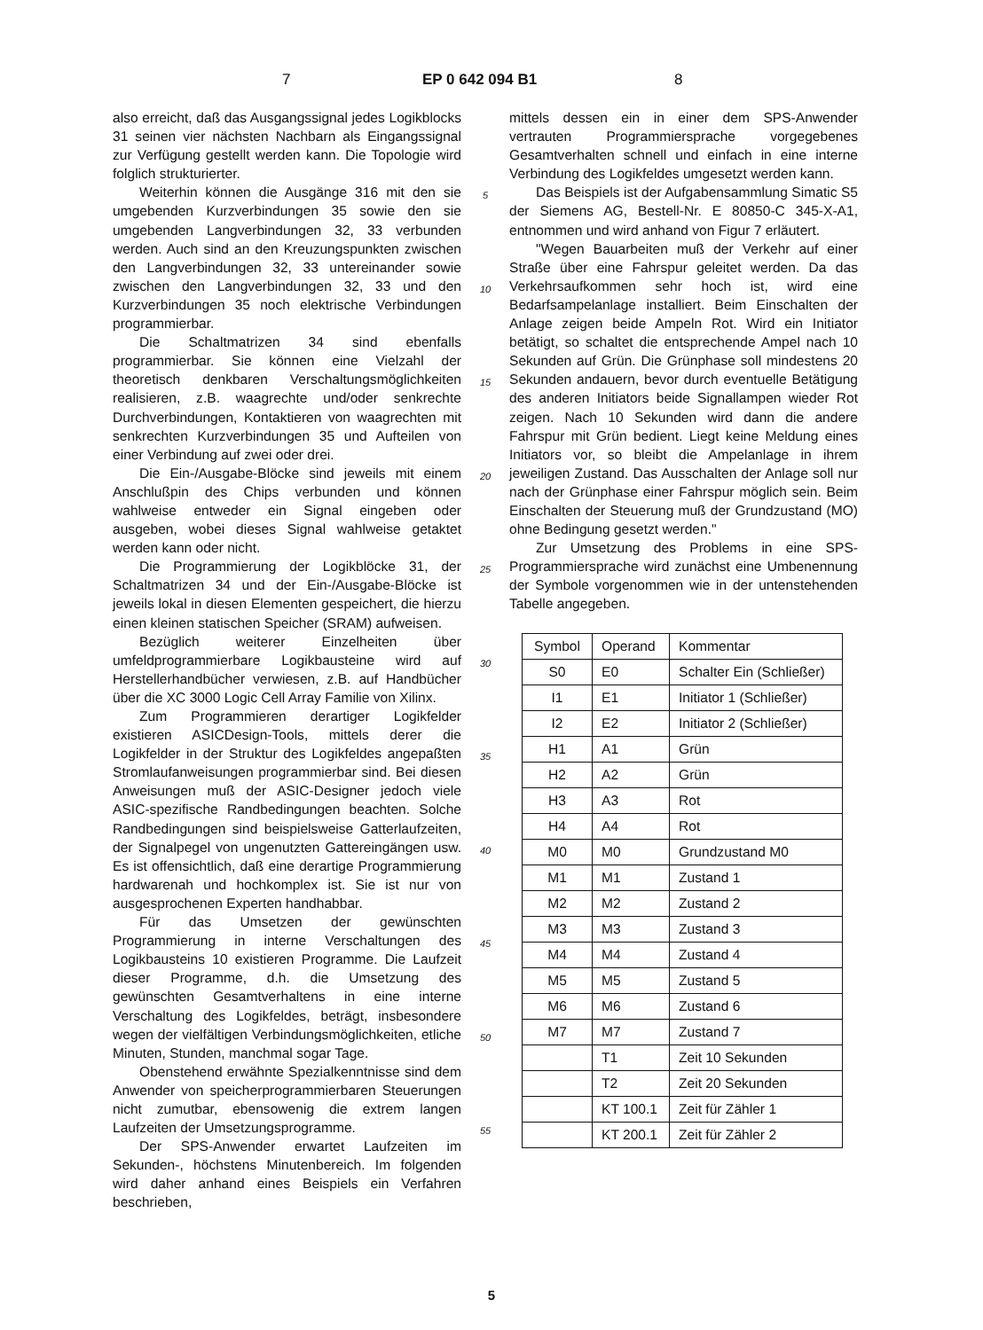7 EP 0 642 094 B1 8
also erreicht, daß das Ausgangssignal jedes Logikblocks 31 seinen vier nächsten Nachbarn als Eingangssignal zur Verfügung gestellt werden kann. Die Topologie wird folglich strukturierter.
Weiterhin können die Ausgänge 316 mit den sie umgebenden Kurzverbindungen 35 sowie den sie umgebenden Langverbindungen 32, 33 verbunden werden. Auch sind an den Kreuzungspunkten zwischen den Langverbindungen 32, 33 untereinander sowie zwischen den Langverbindungen 32, 33 und den Kurzverbindungen 35 noch elektrische Verbindungen programmierbar.
Die Schaltmatrizen 34 sind ebenfalls programmierbar. Sie können eine Vielzahl der theoretisch denkbaren Verschaltungsmöglichkeiten realisieren, z.B. waagrechte und/oder senkrechte Durchverbindungen, Kontaktieren von waagrechten mit senkrechten Kurzverbindungen 35 und Aufteilen von einer Verbindung auf zwei oder drei.
Die Ein-/Ausgabe-Blöcke sind jeweils mit einem Anschlußpin des Chips verbunden und können wahlweise entweder ein Signal eingeben oder ausgeben, wobei dieses Signal wahlweise getaktet werden kann oder nicht.
Die Programmierung der Logikblöcke 31, der Schaltmatrizen 34 und der Ein-/Ausgabe-Blöcke ist jeweils lokal in diesen Elementen gespeichert, die hierzu einen kleinen statischen Speicher (SRAM) aufweisen.
Bezüglich weiterer Einzelheiten über umfeldprogrammierbare Logikbausteine wird auf Herstellerhandbücher verwiesen, z.B. auf Handbücher über die XC 3000 Logic Cell Array Familie von Xilinx.
Zum Programmieren derartiger Logikfelder existieren ASICDesign-Tools, mittels derer die Logikfelder in der Struktur des Logikfeldes angepaßten Stromlaufanweisungen programmierbar sind. Bei diesen Anweisungen muß der ASIC-Designer jedoch viele ASIC-spezifische Randbedingungen beachten. Solche Randbedingungen sind beispielsweise Gatterlaufzeiten, der Signalpegel von ungenutzten Gattereingängen usw. Es ist offensichtlich, daß eine derartige Programmierung hardwarenah und hochkomplex ist. Sie ist nur von ausgesprochenen Experten handhabbar.
Für das Umsetzen der gewünschten Programmierung in interne Verschaltungen des Logikbausteins 10 existieren Programme. Die Laufzeit dieser Programme, d.h. die Umsetzung des gewünschten Gesamtverhaltens in eine interne Verschaltung des Logikfeldes, beträgt, insbesondere wegen der vielfältigen Verbindungsmöglichkeiten, etliche Minuten, Stunden, manchmal sogar Tage.
Obenstehend erwähnte Spezialkenntnisse sind dem Anwender von speicherprogrammierbaren Steuerungen nicht zumutbar, ebensowenig die extrem langen Laufzeiten der Umsetzungsprogramme.
Der SPS-Anwender erwartet Laufzeiten im Sekunden-, höchstens Minutenbereich. Im folgenden wird daher anhand eines Beispiels ein Verfahren beschrieben,
5
10
15
20
25
30
35
40
45
50
55
mittels dessen ein in einer dem SPS-Anwender vertrauten Programmiersprache vorgegebenes Gesamtverhalten schnell und einfach in eine interne Verbindung des Logikfeldes umgesetzt werden kann.
Das Beispiels ist der Aufgabensammlung Simatic S5 der Siemens AG, Bestell-Nr. E 80850-C 345-X-A1, entnommen und wird anhand von Figur 7 erläutert.
"Wegen Bauarbeiten muß der Verkehr auf einer Straße über eine Fahrspur geleitet werden. Da das Verkehrsaufkommen sehr hoch ist, wird eine Bedarfsampelanlage installiert. Beim Einschalten der Anlage zeigen beide Ampeln Rot. Wird ein Initiator betätigt, so schaltet die entsprechende Ampel nach 10 Sekunden auf Grün. Die Grünphase soll mindestens 20 Sekunden andauern, bevor durch eventuelle Betätigung des anderen Initiators beide Signallampen wieder Rot zeigen. Nach 10 Sekunden wird dann die andere Fahrspur mit Grün bedient. Liegt keine Meldung eines Initiators vor, so bleibt die Ampelanlage in ihrem jeweiligen Zustand. Das Ausschalten der Anlage soll nur nach der Grünphase einer Fahrspur möglich sein. Beim Einschalten der Steuerung muß der Grundzustand (MO) ohne Bedingung gesetzt werden."
Zur Umsetzung des Problems in eine SPS-Programmiersprache wird zunächst eine Umbenennung der Symbole vorgenommen wie in der untenstehenden Tabelle angegeben.
| Symbol | Operand | Kommentar |
| S0 | E0 | Schalter Ein (Schließer) |
| I1 | E1 | Initiator 1 (Schließer) |
| I2 | E2 | Initiator 2 (Schließer) |
| H1 | A1 | Grün |
| H2 | A2 | Grün |
| H3 | A3 | Rot |
| H4 | A4 | Rot |
| M0 | M0 | Grundzustand M0 |
| M1 | M1 | Zustand 1 |
| M2 | M2 | Zustand 2 |
| M3 | M3 | Zustand 3 |
| M4 | M4 | Zustand 4 |
| M5 | M5 | Zustand 5 |
| M6 | M6 | Zustand 6 |
| M7 | M7 | Zustand 7 |
| | T1 | Zeit 10 Sekunden |
| | T2 | Zeit 20 Sekunden |
| | KT 100.1 | Zeit für Zähler 1 |
| | KT 200.1 | Zeit für Zähler 2 |
5